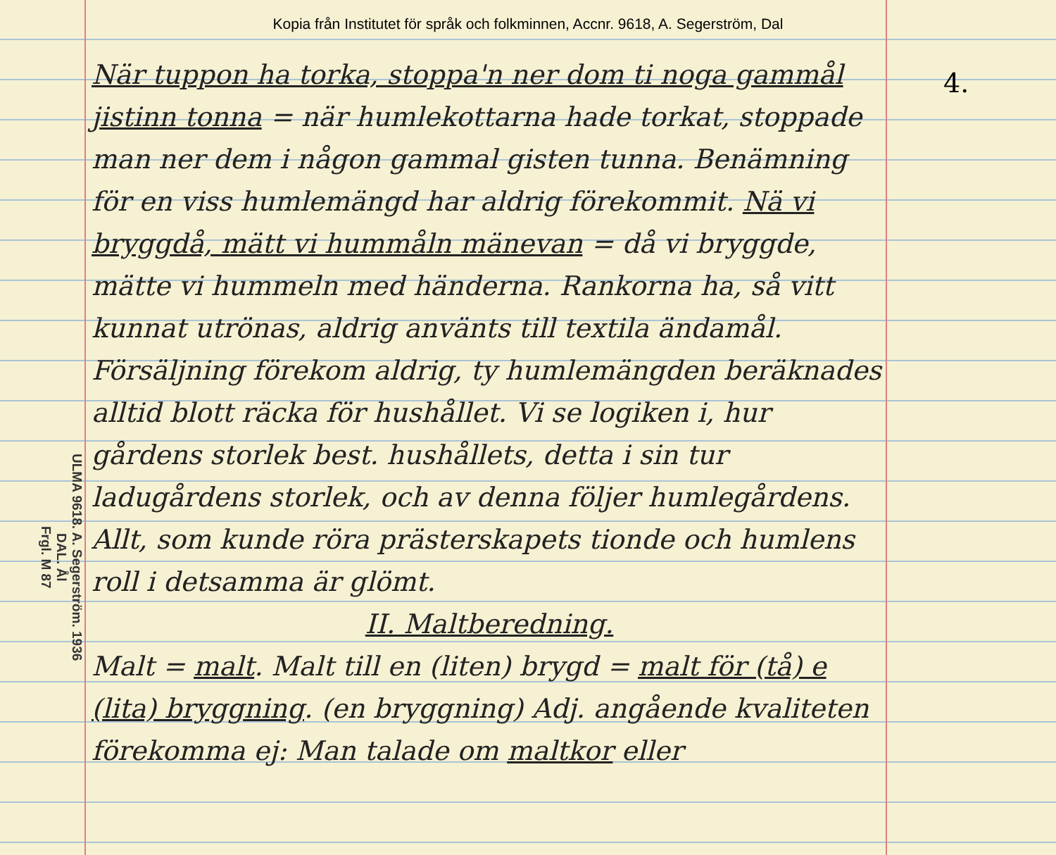Kopia från Institutet för språk och folkminnen, Accnr. 9618, A. Segerström, Dal
ULMA 9618. A. Segerström. 1936
DAL. Ål
Frgl. M 87
När tuppon ha torka, stoppa'n ner dom ti noga gammål jistinn tonna = när humlekottarna hade torkat, stoppade man ner dem i någon gammal gisten tunna. Benämning för en viss humlemängd har aldrig förekommit. Nä vi bryggdå, mätt vi hummåln mänevan = då vi bryggde, mätte vi hummeln med händerna. Rankorna ha, så vitt kunnat utrönas, aldrig använts till textila ändamål. Försäljning förekom aldrig, ty humlemängden beräknades alltid blott räcka för hushållet. Vi se logiken i, hur gårdens storlek best. hushållets, detta i sin tur ladugårdens storlek, och av denna följer humlegårdens. Allt, som kunde röra prästerskapets tionde och humlens roll i detsamma är glömt.
II. Maltberedning.
Malt = malt. Malt till en (liten) brygd = malt för (tå) e (lita) bryggning. (en bryggning) Adj. angående kvaliteten förekomma ej: Man talade om maltkor eller
4.